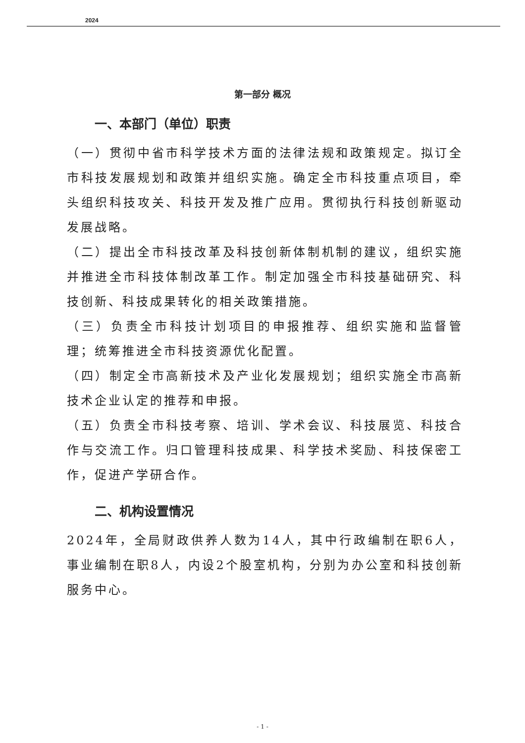2024
第一部分 概况
一、本部门（单位）职责
（一）贯彻中省市科学技术方面的法律法规和政策规定。拟订全市科技发展规划和政策并组织实施。确定全市科技重点项目，牵头组织科技攻关、科技开发及推广应用。贯彻执行科技创新驱动发展战略。
（二）提出全市科技改革及科技创新体制机制的建议，组织实施并推进全市科技体制改革工作。制定加强全市科技基础研究、科技创新、科技成果转化的相关政策措施。
（三）负责全市科技计划项目的申报推荐、组织实施和监督管理；统筹推进全市科技资源优化配置。
（四）制定全市高新技术及产业化发展规划；组织实施全市高新技术企业认定的推荐和申报。
（五）负责全市科技考察、培训、学术会议、科技展览、科技合作与交流工作。归口管理科技成果、科学技术奖励、科技保密工作，促进产学研合作。
二、机构设置情况
2024年，全局财政供养人数为14人，其中行政编制在职6人，事业编制在职8人，内设2个股室机构，分别为办公室和科技创新服务中心。
- 1 -